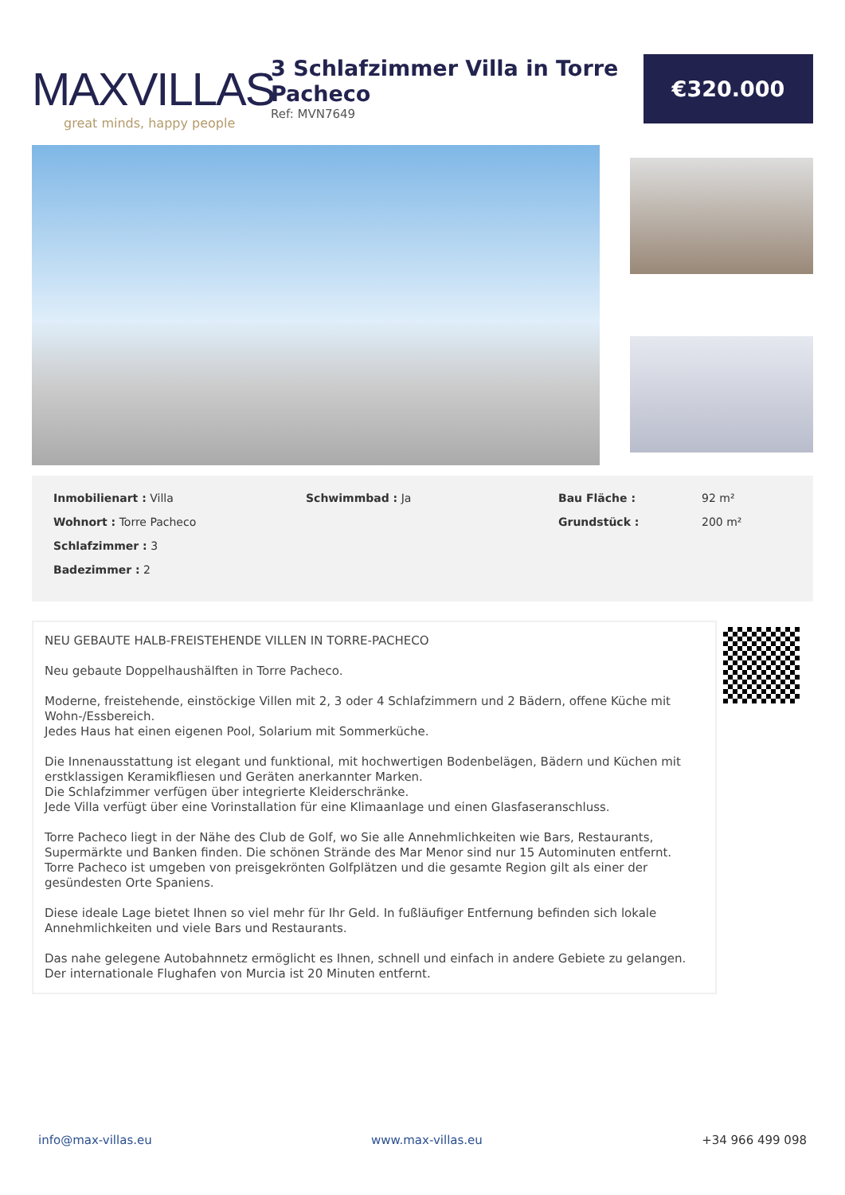MAXVILLAS
great minds, happy people
3 Schlafzimmer Villa in Torre Pacheco
Ref: MVN7649
€320.000
Inmobilienart : Villa
Wohnort : Torre Pacheco
Schlafzimmer : 3
Badezimmer : 2
Schwimmbad : Ja
Bau Fläche :
Grundstück :
92 m²
200 m²
NEU GEBAUTE HALB-FREISTEHENDE VILLEN IN TORRE-PACHECO
Neu gebaute Doppelhaushälften in Torre Pacheco.
Moderne, freistehende, einstöckige Villen mit 2, 3 oder 4 Schlafzimmern und 2 Bädern, offene Küche mit Wohn-/Essbereich.
Jedes Haus hat einen eigenen Pool, Solarium mit Sommerküche.
Die Innenausstattung ist elegant und funktional, mit hochwertigen Bodenbelägen, Bädern und Küchen mit erstklassigen Keramikfliesen und Geräten anerkannter Marken.
Die Schlafzimmer verfügen über integrierte Kleiderschränke.
Jede Villa verfügt über eine Vorinstallation für eine Klimaanlage und einen Glasfaseranschluss.
Torre Pacheco liegt in der Nähe des Club de Golf, wo Sie alle Annehmlichkeiten wie Bars, Restaurants, Supermärkte und Banken finden. Die schönen Strände des Mar Menor sind nur 15 Autominuten entfernt.
Torre Pacheco ist umgeben von preisgekrönten Golfplätzen und die gesamte Region gilt als einer der gesündesten Orte Spaniens.
Diese ideale Lage bietet Ihnen so viel mehr für Ihr Geld. In fußläufiger Entfernung befinden sich lokale Annehmlichkeiten und viele Bars und Restaurants.
Das nahe gelegene Autobahnnetz ermöglicht es Ihnen, schnell und einfach in andere Gebiete zu gelangen.
Der internationale Flughafen von Murcia ist 20 Minuten entfernt.
info@max-villas.eu www.max-villas.eu +34 966 499 098